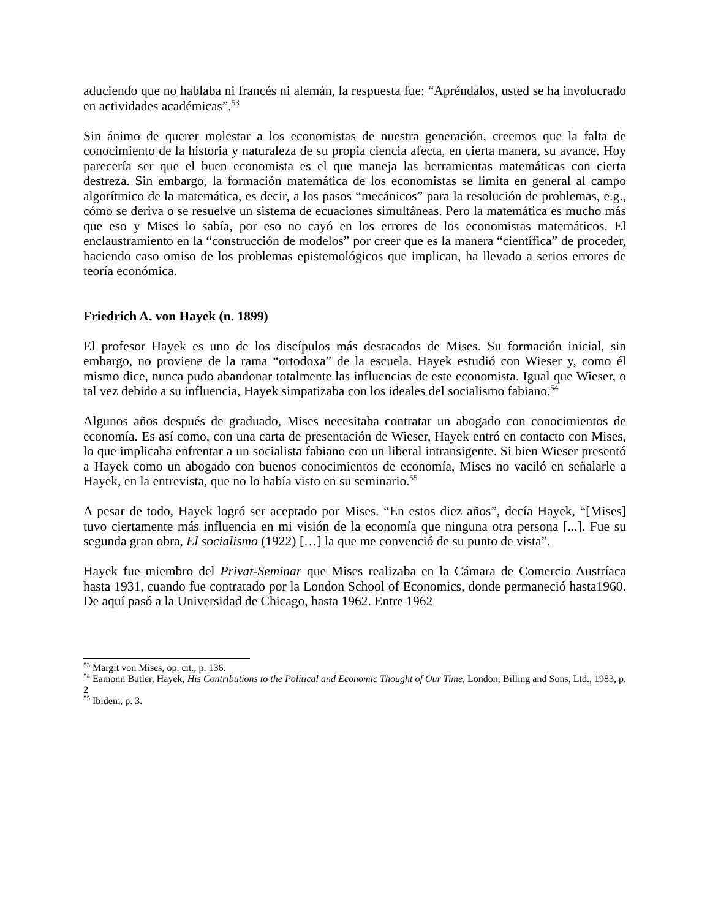aduciendo que no hablaba ni francés ni alemán, la respuesta fue: “Apréndalos, usted se ha involucrado en actividades académicas”.<sup>53</sup>
Sin ánimo de querer molestar a los economistas de nuestra generación, creemos que la falta de conocimiento de la historia y naturaleza de su propia ciencia afecta, en cierta manera, su avance. Hoy parecería ser que el buen economista es el que maneja las herramientas matemáticas con cierta destreza. Sin embargo, la formación matemática de los economistas se limita en general al campo algorítmico de la matemática, es decir, a los pasos “mecánicos” para la resolución de problemas, e.g., cómo se deriva o se resuelve un sistema de ecuaciones simultáneas. Pero la matemática es mucho más que eso y Mises lo sabía, por eso no cayó en los errores de los economistas matemáticos. El enclaustramiento en la “construcción de modelos” por creer que es la manera “científica” de proceder, haciendo caso omiso de los problemas epistemológicos que implican, ha llevado a serios errores de teoría económica.
Friedrich A. von Hayek (n. 1899)
El profesor Hayek es uno de los discípulos más destacados de Mises. Su formación inicial, sin embargo, no proviene de la rama “ortodoxa” de la escuela. Hayek estudió con Wieser y, como él mismo dice, nunca pudo abandonar totalmente las influencias de este economista. Igual que Wieser, o tal vez debido a su influencia, Hayek simpatizaba con los ideales del socialismo fabiano.<sup>54</sup>
Algunos años después de graduado, Mises necesitaba contratar un abogado con conocimientos de economía. Es así como, con una carta de presentación de Wieser, Hayek entró en contacto con Mises, lo que implicaba enfrentar a un socialista fabiano con un liberal intransigente. Si bien Wieser presentó a Hayek como un abogado con buenos conocimientos de economía, Mises no vaciló en señalarle a Hayek, en la entrevista, que no lo había visto en su seminario.<sup>55</sup>
A pesar de todo, Hayek logró ser aceptado por Mises. “En estos diez años”, decía Hayek, “[Mises] tuvo ciertamente más influencia en mi visión de la economía que ninguna otra persona [...]. Fue su segunda gran obra, El socialismo (1922) […] la que me convenció de su punto de vista”.
Hayek fue miembro del Privat-Seminar que Mises realizaba en la Cámara de Comercio Austríaca hasta 1931, cuando fue contratado por la London School of Economics, donde permaneció hasta1960. De aquí pasó a la Universidad de Chicago, hasta 1962. Entre 1962
<sup>53</sup> Margit von Mises, op. cit., p. 136.
<sup>54</sup> Eamonn Butler, Hayek, His Contributions to the Political and Economic Thought of Our Time, London, Billing and Sons, Ltd., 1983, p. 2
<sup>55</sup> Ibidem, p. 3.